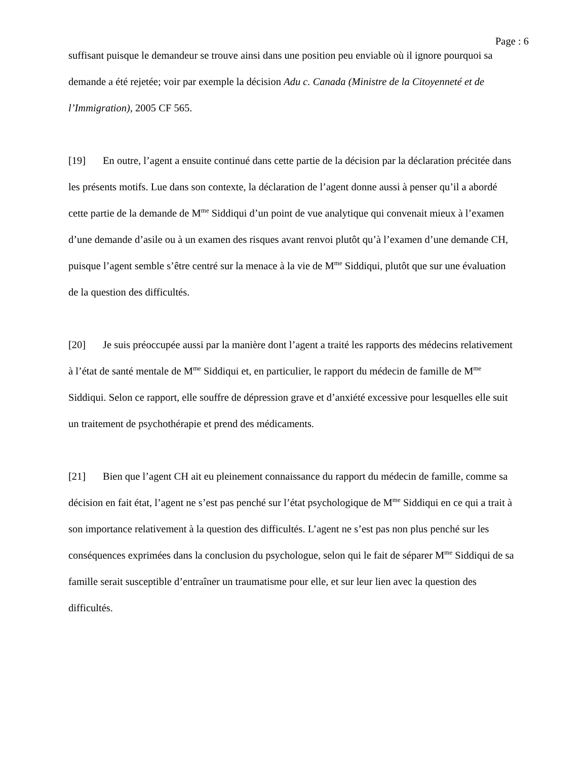Page : 6
suffisant puisque le demandeur se trouve ainsi dans une position peu enviable où il ignore pourquoi sa demande a été rejetée; voir par exemple la décision Adu c. Canada (Ministre de la Citoyenneté et de l’Immigration), 2005 CF 565.
[19] En outre, l’agent a ensuite continué dans cette partie de la décision par la déclaration précitée dans les présents motifs. Lue dans son contexte, la déclaration de l’agent donne aussi à penser qu’il a abordé cette partie de la demande de M<sup>me</sup> Siddiqui d’un point de vue analytique qui convenait mieux à l’examen d’une demande d’asile ou à un examen des risques avant renvoi plutôt qu’à l’examen d’une demande CH, puisque l’agent semble s’être centré sur la menace à la vie de M<sup>me</sup> Siddiqui, plutôt que sur une évaluation de la question des difficultés.
[20] Je suis préoccupée aussi par la manière dont l’agent a traité les rapports des médecins relativement à l’état de santé mentale de M<sup>me</sup> Siddiqui et, en particulier, le rapport du médecin de famille de M<sup>me</sup> Siddiqui. Selon ce rapport, elle souffre de dépression grave et d’anxiété excessive pour lesquelles elle suit un traitement de psychothérapie et prend des médicaments.
[21] Bien que l’agent CH ait eu pleinement connaissance du rapport du médecin de famille, comme sa décision en fait état, l’agent ne s’est pas penché sur l’état psychologique de M<sup>me</sup> Siddiqui en ce qui a trait à son importance relativement à la question des difficultés. L’agent ne s’est pas non plus penché sur les conséquences exprimées dans la conclusion du psychologue, selon qui le fait de séparer M<sup>me</sup> Siddiqui de sa famille serait susceptible d’entraîner un traumatisme pour elle, et sur leur lien avec la question des difficultés.